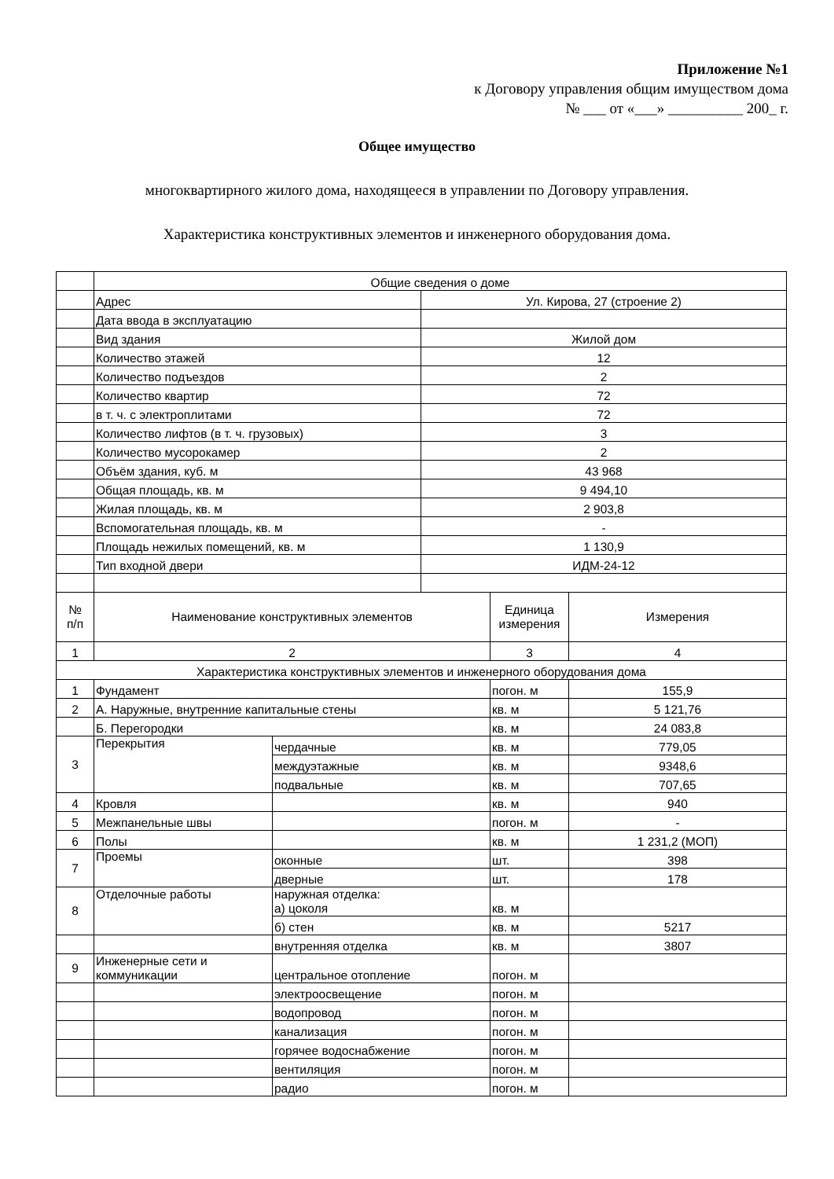Приложение №1
к Договору управления общим имуществом дома
№ ___ от «___» __________ 200_ г.
Общее имущество
многоквартирного жилого дома, находящееся в управлении по Договору управления.
Характеристика конструктивных элементов и инженерного оборудования дома.
| | Общие сведения о доме | | | | |
| | Адрес | | Ул. Кирова, 27 (строение 2) | | |
| | Дата ввода в эксплуатацию | | | | |
| | Вид здания | | Жилой дом | | |
| | Количество этажей | | 12 | | |
| | Количество подъездов | | 2 | | |
| | Количество квартир | | 72 | | |
| | в т. ч. с электроплитами | | 72 | | |
| | Количество лифтов (в т. ч. грузовых) | | 3 | | |
| | Количество мусорокамер | | 2 | | |
| | Объём здания, куб. м | | 43 968 | | |
| | Общая площадь, кв. м | | 9 494,10 | | |
| | Жилая площадь, кв. м | | 2 903,8 | | |
| | Вспомогательная площадь, кв. м | | - | | |
| | Площадь нежилых помещений, кв. м | | 1 130,9 | | |
| | Тип входной двери | | ИДМ-24-12 | | |
| № п/п | Наименование конструктивных элементов | | | Единица измерения | Измерения |
| 1 | 2 | | | 3 | 4 |
| Характеристика конструктивных элементов и инженерного оборудования дома | | | | | |
| 1 | Фундамент | | | погон. м | 155,9 |
| 2 | А. Наружные, внутренние капитальные стены | | | кв. м | 5 121,76 |
| | Б. Перегородки | | | кв. м | 24 083,8 |
| 3 | Перекрытия | чердачные | | кв. м | 779,05 |
| | | междуэтажные | | кв. м | 9348,6 |
| | | подвальные | | кв. м | 707,65 |
| 4 | Кровля | | | кв. м | 940 |
| 5 | Межпанельные швы | | | погон. м | - |
| 6 | Полы | | | кв. м | 1 231,2 (МОП) |
| 7 | Проемы | оконные | | шт. | 398 |
| | | дверные | | шт. | 178 |
| 8 | Отделочные работы | наружная отделка: а) цоколя | | кв. м | |
| | | б) стен | | кв. м | 5217 |
| | | внутренняя отделка | | кв. м | 3807 |
| 9 | Инженерные сети и коммуникации | центральное отопление | | погон. м | |
| | | электроосвещение | | погон. м | |
| | | водопровод | | погон. м | |
| | | канализация | | погон. м | |
| | | горячее водоснабжение | | погон. м | |
| | | вентиляция | | погон. м | |
| | | радио | | погон. м | |